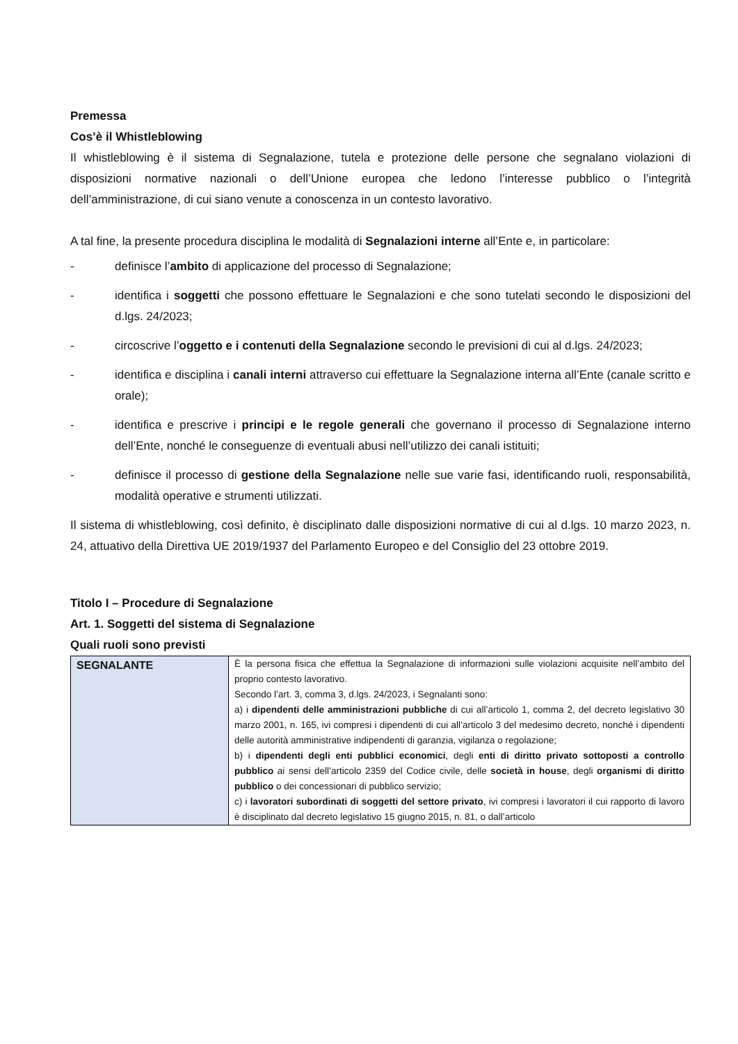Premessa
Cos’è il Whistleblowing
Il whistleblowing è il sistema di Segnalazione, tutela e protezione delle persone che segnalano violazioni di disposizioni normative nazionali o dell’Unione europea che ledono l’interesse pubblico o l’integrità dell’amministrazione, di cui siano venute a conoscenza in un contesto lavorativo.
A tal fine, la presente procedura disciplina le modalità di Segnalazioni interne all’Ente e, in particolare:
- definisce l’ambito di applicazione del processo di Segnalazione;
- identifica i soggetti che possono effettuare le Segnalazioni e che sono tutelati secondo le disposizioni del d.lgs. 24/2023;
- circoscrive l’oggetto e i contenuti della Segnalazione secondo le previsioni di cui al d.lgs. 24/2023;
- identifica e disciplina i canali interni attraverso cui effettuare la Segnalazione interna all’Ente (canale scritto e orale);
- identifica e prescrive i principi e le regole generali che governano il processo di Segnalazione interno dell’Ente, nonché le conseguenze di eventuali abusi nell’utilizzo dei canali istituiti;
- definisce il processo di gestione della Segnalazione nelle sue varie fasi, identificando ruoli, responsabilità, modalità operative e strumenti utilizzati.
Il sistema di whistleblowing, così definito, è disciplinato dalle disposizioni normative di cui al d.lgs. 10 marzo 2023, n. 24, attuativo della Direttiva UE 2019/1937 del Parlamento Europeo e del Consiglio del 23 ottobre 2019.
Titolo I – Procedure di Segnalazione
Art. 1. Soggetti del sistema di Segnalazione
Quali ruoli sono previsti
| SEGNALANTE | È la persona fisica che effettua la Segnalazione di informazioni sulle violazioni acquisite nell’ambito del proprio contesto lavorativo. Secondo l’art. 3, comma 3, d.lgs. 24/2023, i Segnalanti sono: a) i dipendenti delle amministrazioni pubbliche di cui all’articolo 1, comma 2, del decreto legislativo 30 marzo 2001, n. 165, ivi compresi i dipendenti di cui all’articolo 3 del medesimo decreto, nonché i dipendenti delle autorità amministrative indipendenti di garanzia, vigilanza o regolazione; b) i dipendenti degli enti pubblici economici , degli enti di diritto privato sottoposti a controllo pubblico ai sensi dell’articolo 2359 del Codice civile, delle società in house , degli organismi di diritto pubblico o dei concessionari di pubblico servizio; c) i lavoratori subordinati di soggetti del settore privato , ivi compresi i lavoratori il cui rapporto di lavoro è disciplinato dal decreto legislativo 15 giugno 2015, n. 81, o dall’articolo |